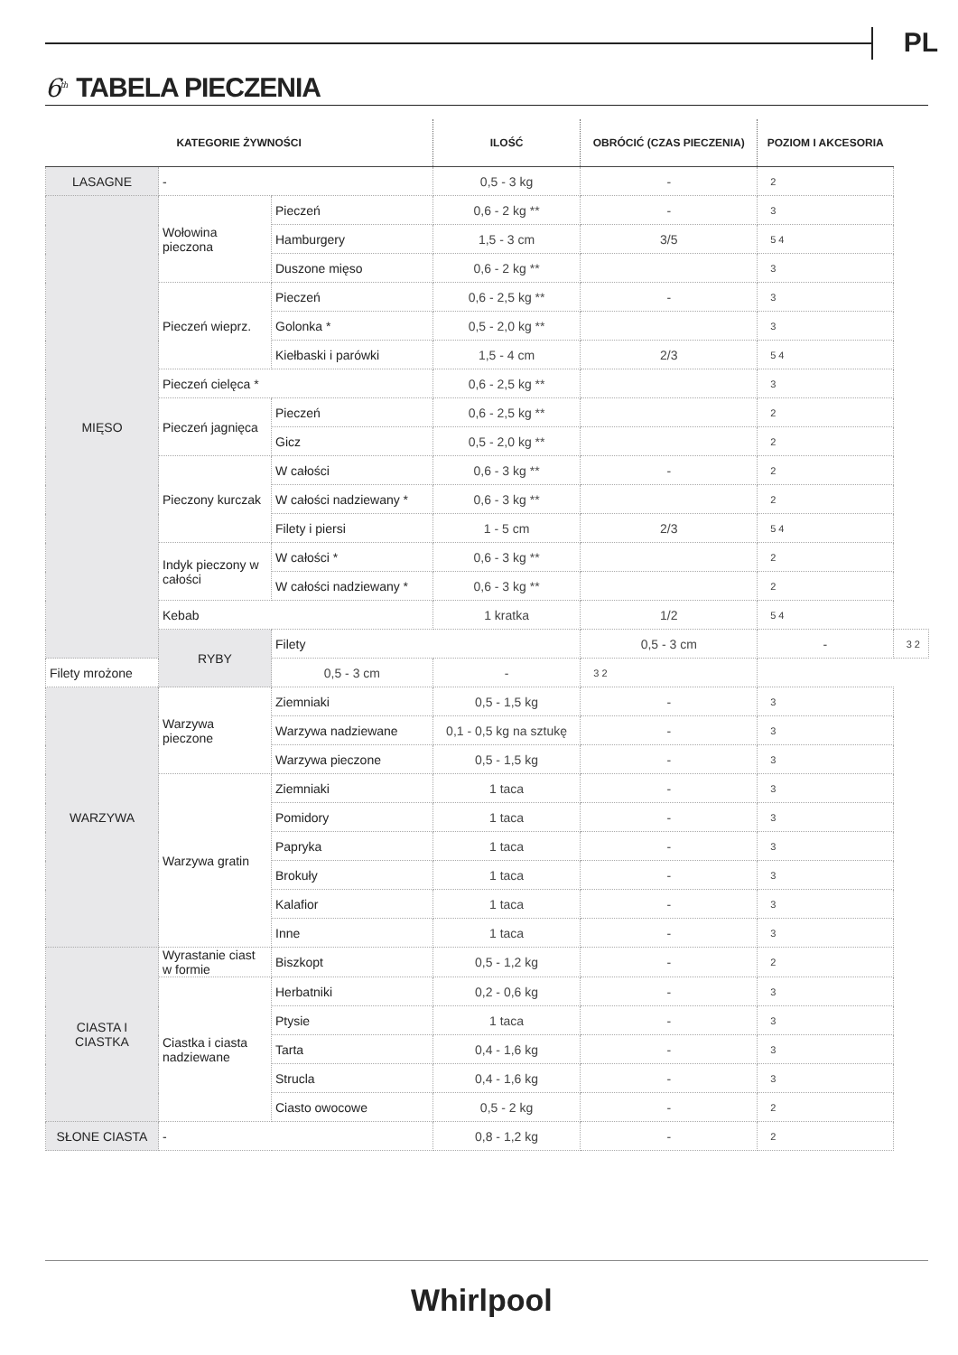PL
6<sup>th</sup> TABELA PIECZENIA
| KATEGORIE ŻYWNOŚCI | | | ILOŚĆ | OBRÓCIĆ (CZAS PIECZENIA) | POZIOM I AKCESORIA | |
| --- | --- | --- | --- | --- | --- | --- |
| LASAGNE | - | | 0,5 - 3 kg | - | 2 | |
| MIĘSO | Wołowina pieczona | Pieczeń | 0,6 - 2 kg ** | - | 3 | |
| | | Hamburgery | 1,5 - 3 cm | 3/5 | 5 4 | |
| | | Duszone mięso | 0,6 - 2 kg ** | | 3 | |
| | Pieczeń wieprz. | Pieczeń | 0,6 - 2,5 kg ** | - | 3 | |
| | | Golonka * | 0,5 - 2,0 kg ** | | 3 | |
| | | Kiełbaski i parówki | 1,5 - 4 cm | 2/3 | 5 4 | |
| | Pieczeń cielęca * | | 0,6 - 2,5 kg ** | | 3 | |
| | Pieczeń jagnięca | Pieczeń | 0,6 - 2,5 kg ** | | 2 | |
| | | Gicz | 0,5 - 2,0 kg ** | | 2 | |
| | Pieczony kurczak | W całości | 0,6 - 3 kg ** | - | 2 | |
| | | W całości nadziewany * | 0,6 - 3 kg ** | | 2 | |
| | | Filety i piersi | 1 - 5 cm | 2/3 | 5 4 | |
| | Indyk pieczony w całości | W całości * | 0,6 - 3 kg ** | | 2 | |
| | | W całości nadziewany * | 0,6 - 3 kg ** | | 2 | |
| | Kebab | | 1 kratka | 1/2 | 5 4 | |
| | RYBY | Filety | | 0,5 - 3 cm | - | 3 2 |
| Filety mrożone | | 0,5 - 3 cm | - | 3 2 | | |
| WARZYWA | Warzywa pieczone | Ziemniaki | 0,5 - 1,5 kg | - | 3 | |
| | | Warzywa nadziewane | 0,1 - 0,5 kg na sztukę | - | 3 | |
| | | Warzywa pieczone | 0,5 - 1,5 kg | - | 3 | |
| | Warzywa gratin | Ziemniaki | 1 taca | - | 3 | |
| | | Pomidory | 1 taca | - | 3 | |
| | | Papryka | 1 taca | - | 3 | |
| | | Brokuły | 1 taca | - | 3 | |
| | | Kalafior | 1 taca | - | 3 | |
| | | Inne | 1 taca | - | 3 | |
| CIASTA I CIASTKA | Wyrastanie ciast w formie | Biszkopt | 0,5 - 1,2 kg | - | 2 | |
| | Ciastka i ciasta nadziewane | Herbatniki | 0,2 - 0,6 kg | - | 3 | |
| | | Ptysie | 1 taca | - | 3 | |
| | | Tarta | 0,4 - 1,6 kg | - | 3 | |
| | | Strucla | 0,4 - 1,6 kg | - | 3 | |
| | | Ciasto owocowe | 0,5 - 2 kg | - | 2 | |
| SŁONE CIASTA | - | | 0,8 - 1,2 kg | - | 2 | |
Whirlpool